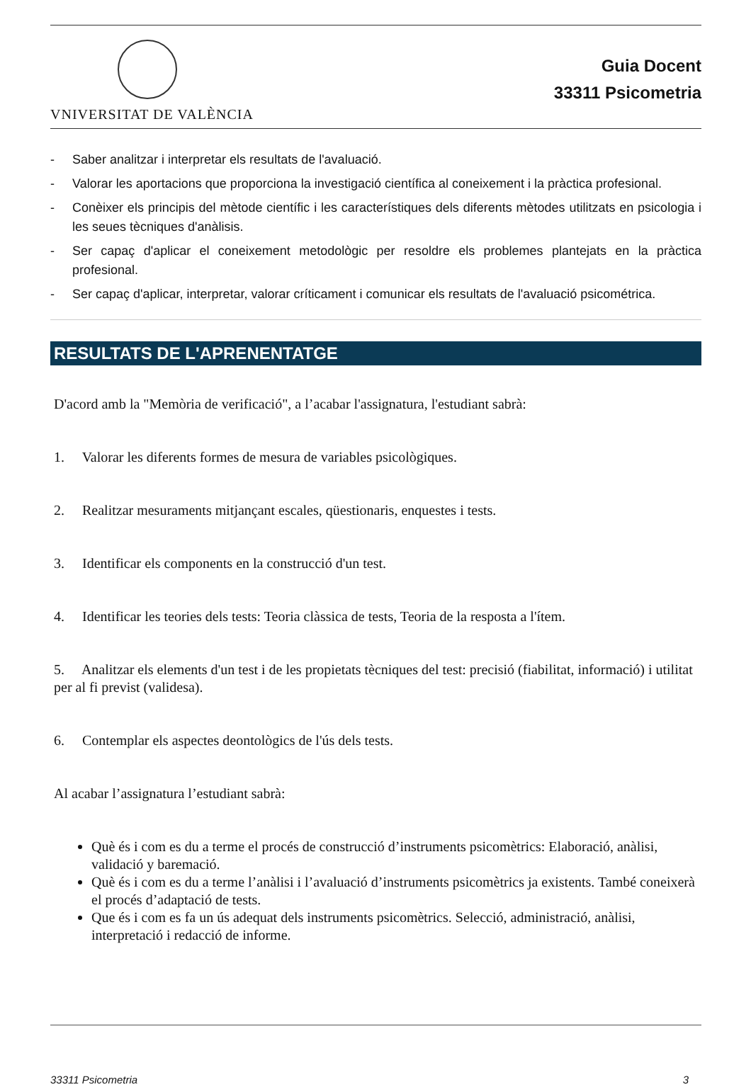VNIVERSITAT DE VALÈNCIA
Guia Docent
33311 Psicometria
- Saber analitzar i interpretar els resultats de l'avaluació.
- Valorar les aportacions que proporciona la investigació científica al coneixement i la pràctica profesional.
- Conèixer els principis del mètode científic i les característiques dels diferents mètodes utilitzats en psicologia i les seues tècniques d'anàlisis.
- Ser capaç d'aplicar el coneixement metodològic per resoldre els problemes plantejats en la pràctica profesional.
- Ser capaç d'aplicar, interpretar, valorar críticament i comunicar els resultats de l'avaluació psicométrica.
RESULTATS DE L'APRENENTATGE
D'acord amb la "Memòria de verificació", a l’acabar l'assignatura, l'estudiant sabrà:
1. Valorar les diferents formes de mesura de variables psicològiques.
2. Realitzar mesuraments mitjançant escales, qüestionaris, enquestes i tests.
3. Identificar els components en la construcció d'un test.
4. Identificar les teories dels tests: Teoria clàssica de tests, Teoria de la resposta a l'ítem.
5. Analitzar els elements d'un test i de les propietats tècniques del test: precisió (fiabilitat, informació) i utilitat per al fi previst (validesa).
6. Contemplar els aspectes deontològics de l'ús dels tests.
Al acabar l’assignatura l’estudiant sabrà:
Què és i com es du a terme el procés de construcció d’instruments psicomètrics: Elaboració, anàlisi, validació y baremació.
Què és i com es du a terme l’anàlisi i l’avaluació d’instruments psicomètrics ja existents. També coneixerà el procés d’adaptació de tests.
Que és i com es fa un ús adequat dels instruments psicomètrics. Selecció, administració, anàlisi, interpretació i redacció de informe.
33311 Psicometria 3